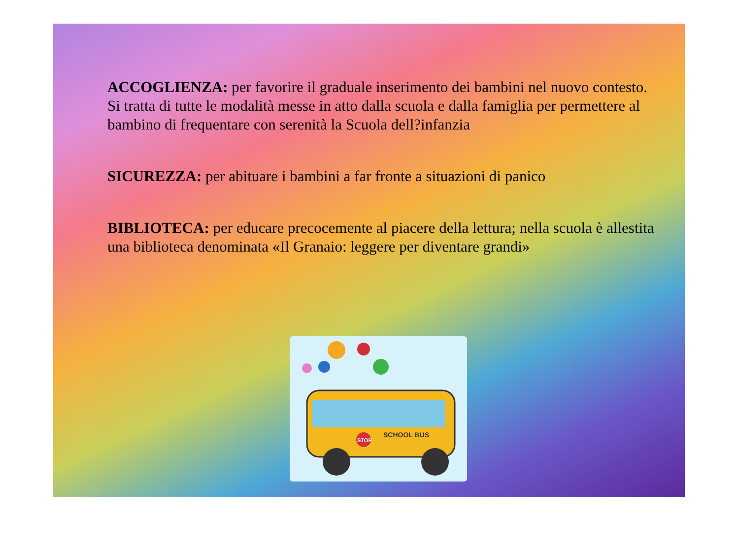ACCOGLIENZA: per favorire il graduale inserimento dei bambini nel nuovo contesto. Si tratta di tutte le modalità messe in atto dalla scuola e dalla famiglia per permettere al bambino di frequentare con serenità la Scuola dell?infanzia
SICUREZZA: per abituare i bambini a far fronte a situazioni di panico
BIBLIOTECA: per educare precocemente al piacere della lettura; nella scuola è allestita una biblioteca denominata «Il Granaio: leggere per diventare grandi»
SCHOOL BUS
STOP